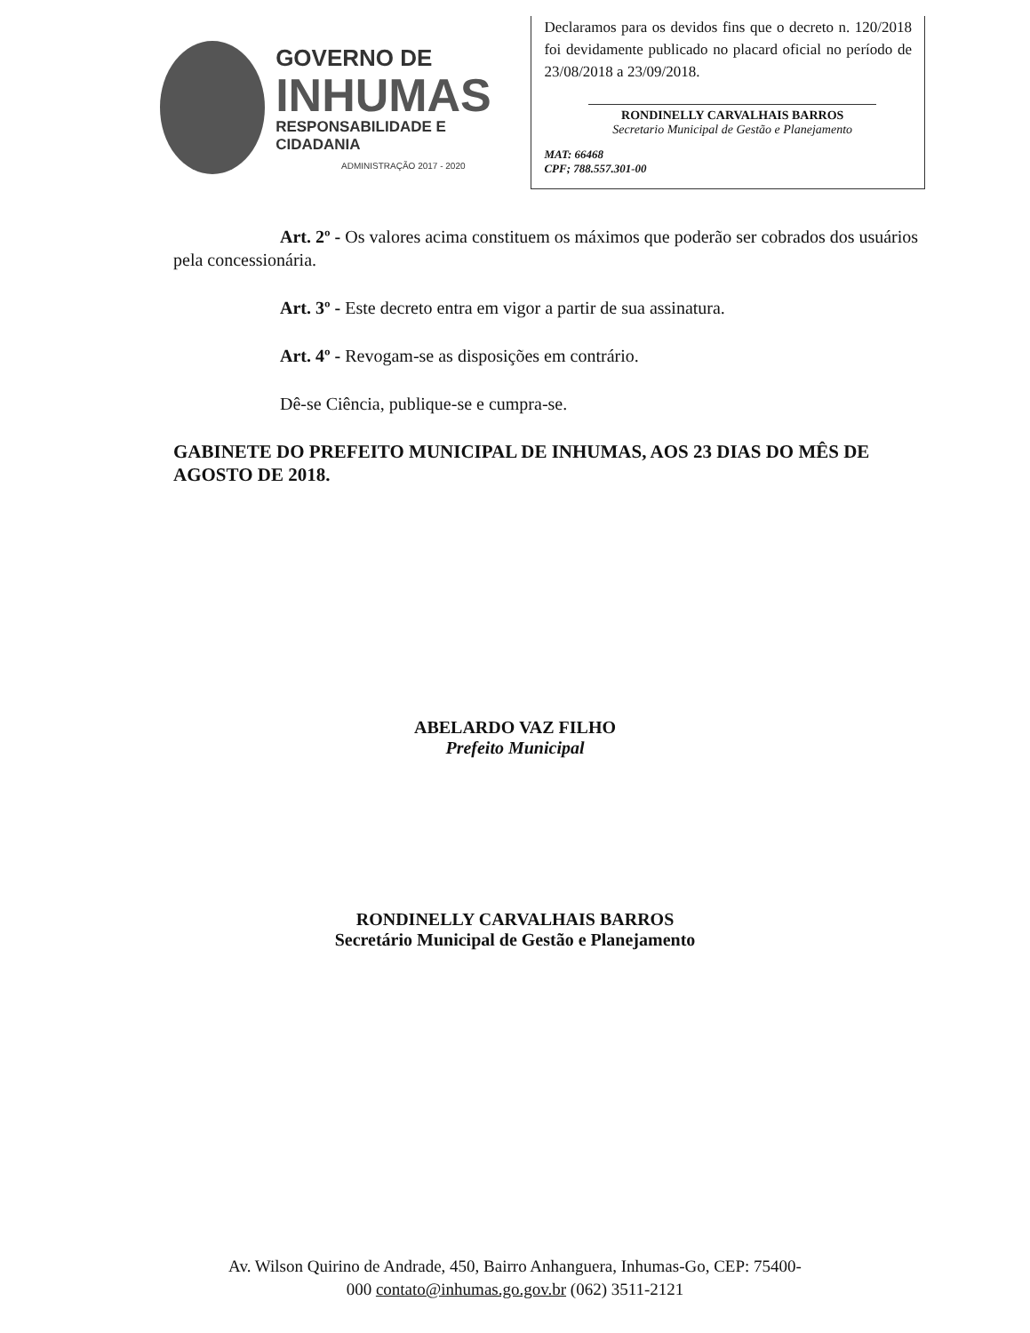GOVERNO DE
INHUMAS
RESPONSABILIDADE E CIDADANIA
ADMINISTRAÇÃO 2017 - 2020
Declaramos para os devidos fins que o decreto n. 120/2018 foi devidamente publicado no placard oficial no período de 23/08/2018 a 23/09/2018.
RONDINELLY CARVALHAIS BARROS
Secretario Municipal de Gestão e Planejamento
MAT: 66468
CPF; 788.557.301-00
Art. 2º - Os valores acima constituem os máximos que poderão ser cobrados dos usuários pela concessionária.
Art. 3º - Este decreto entra em vigor a partir de sua assinatura.
Art. 4º - Revogam-se as disposições em contrário.
Dê-se Ciência, publique-se e cumpra-se.
GABINETE DO PREFEITO MUNICIPAL DE INHUMAS, AOS 23 DIAS DO MÊS DE AGOSTO DE 2018.
ABELARDO VAZ FILHO
Prefeito Municipal
RONDINELLY CARVALHAIS BARROS
Secretário Municipal de Gestão e Planejamento
Av. Wilson Quirino de Andrade, 450, Bairro Anhanguera, Inhumas-Go, CEP: 75400-
000 contato@inhumas.go.gov.br (062) 3511-2121